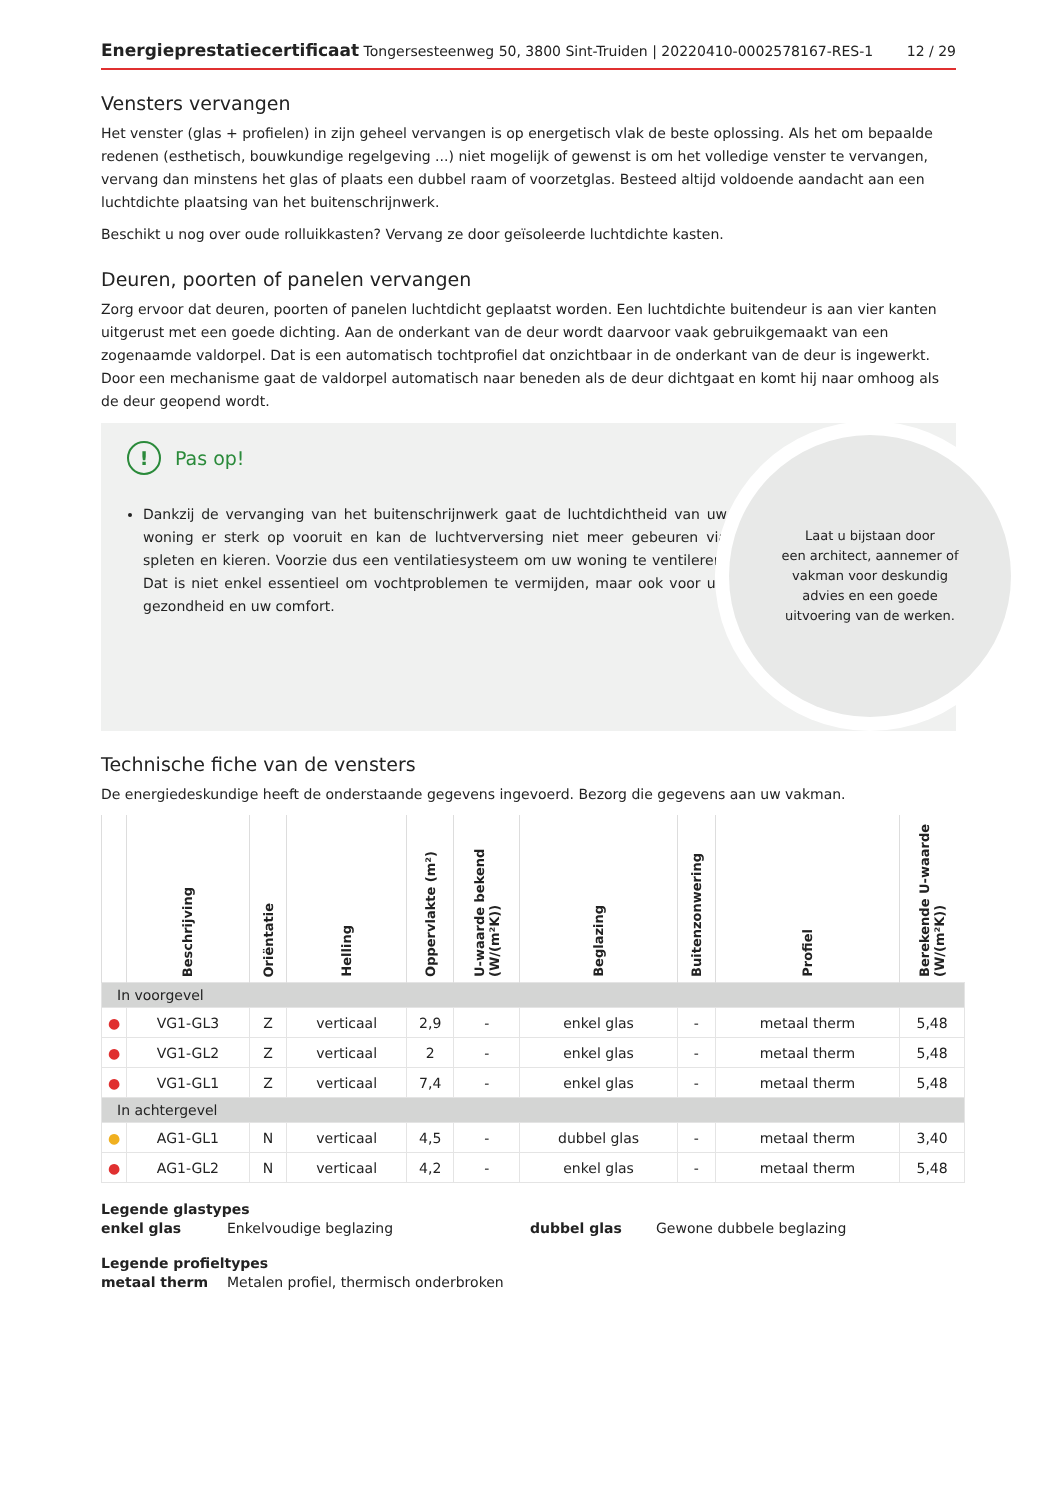Energieprestatiecertificaat Tongersesteenweg 50, 3800 Sint-Truiden | 20220410-0002578167-RES-1
12 / 29
Vensters vervangen
Het venster (glas + profielen) in zijn geheel vervangen is op energetisch vlak de beste oplossing. Als het om bepaalde redenen (esthetisch, bouwkundige regelgeving ...) niet mogelijk of gewenst is om het volledige venster te vervangen, vervang dan minstens het glas of plaats een dubbel raam of voorzetglas. Besteed altijd voldoende aandacht aan een luchtdichte plaatsing van het buitenschrijnwerk.
Beschikt u nog over oude rolluikkasten? Vervang ze door geïsoleerde luchtdichte kasten.
Deuren, poorten of panelen vervangen
Zorg ervoor dat deuren, poorten of panelen luchtdicht geplaatst worden. Een luchtdichte buitendeur is aan vier kanten uitgerust met een goede dichting. Aan de onderkant van de deur wordt daarvoor vaak gebruikgemaakt van een zogenaamde valdorpel. Dat is een automatisch tochtprofiel dat onzichtbaar in de onderkant van de deur is ingewerkt. Door een mechanisme gaat de valdorpel automatisch naar beneden als de deur dichtgaat en komt hij naar omhoog als de deur geopend wordt.
!
Pas op!
Dankzij de vervanging van het buitenschrijnwerk gaat de luchtdichtheid van uw woning er sterk op vooruit en kan de luchtverversing niet meer gebeuren via spleten en kieren. Voorzie dus een ventilatiesysteem om uw woning te ventileren. Dat is niet enkel essentieel om vochtproblemen te vermijden, maar ook voor uw gezondheid en uw comfort.
Laat u bijstaan door
een architect, aannemer of
vakman voor deskundig
advies en een goede
uitvoering van de werken.
Technische fiche van de vensters
De energiedeskundige heeft de onderstaande gegevens ingevoerd. Bezorg die gegevens aan uw vakman.
| | Beschrijving | Oriëntatie | Helling | Oppervlakte (m²) | U-waarde bekend (W/(m²K)) | Beglazing | Buitenzonwering | Profiel | Berekende U-waarde (W/(m²K)) |
| --- | --- | --- | --- | --- | --- | --- | --- | --- | --- |
| In voorgevel | | | | | | | | | |
| ● | VG1-GL3 | Z | verticaal | 2,9 | - | enkel glas | - | metaal therm | 5,48 |
| ● | VG1-GL2 | Z | verticaal | 2 | - | enkel glas | - | metaal therm | 5,48 |
| ● | VG1-GL1 | Z | verticaal | 7,4 | - | enkel glas | - | metaal therm | 5,48 |
| In achtergevel | | | | | | | | | |
| ● | AG1-GL1 | N | verticaal | 4,5 | - | dubbel glas | - | metaal therm | 3,40 |
| ● | AG1-GL2 | N | verticaal | 4,2 | - | enkel glas | - | metaal therm | 5,48 |
Legende glastypes
enkel glas
Enkelvoudige beglazing
dubbel glas
Gewone dubbele beglazing
Legende profieltypes
metaal therm
Metalen profiel, thermisch onderbroken